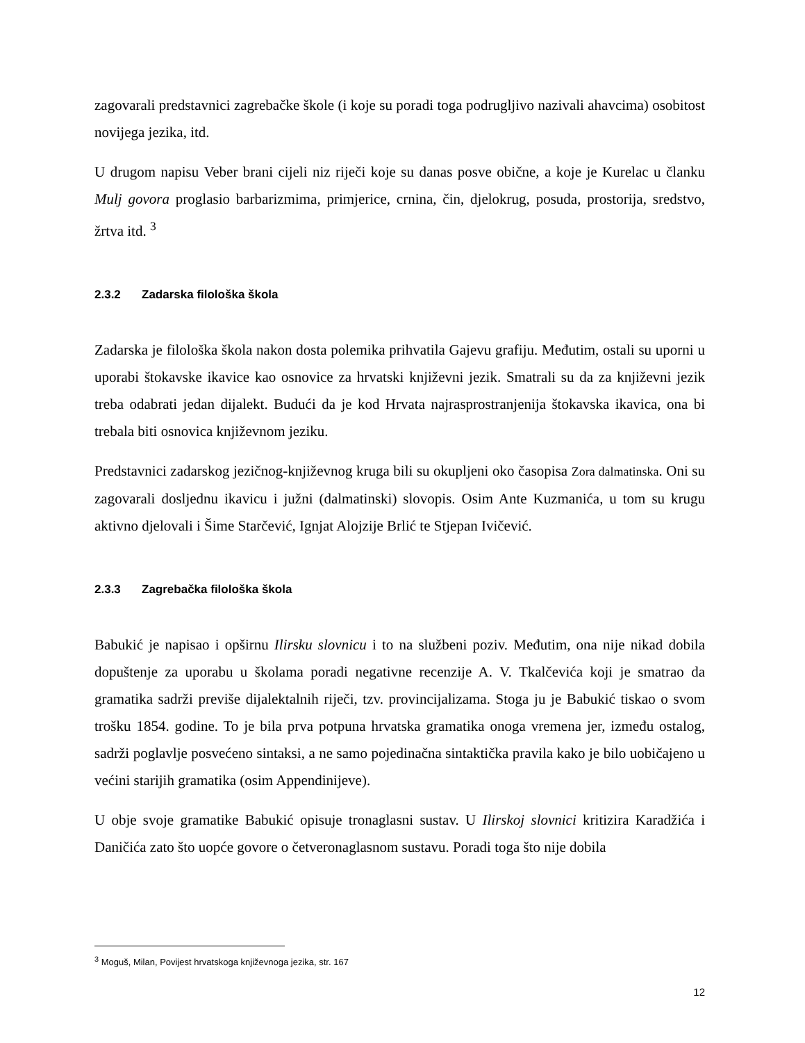zagovarali predstavnici zagrebačke škole (i koje su poradi toga podrugljivo nazivali ahavcima) osobitost novijega jezika, itd.
U drugom napisu Veber brani cijeli niz riječi koje su danas posve obične, a koje je Kurelac u članku Mulj govora proglasio barbarizmima, primjerice, crnina, čin, djelokrug, posuda, prostorija, sredstvo, žrtva itd. <sup>3</sup>
2.3.2 Zadarska filološka škola
Zadarska je filološka škola nakon dosta polemika prihvatila Gajevu grafiju. Međutim, ostali su uporni u uporabi štokavske ikavice kao osnovice za hrvatski književni jezik. Smatrali su da za književni jezik treba odabrati jedan dijalekt. Budući da je kod Hrvata najrasprostranjenija štokavska ikavica, ona bi trebala biti osnovica književnom jeziku.
Predstavnici zadarskog jezičnog-književnog kruga bili su okupljeni oko časopisa Zora dalmatinska. Oni su zagovarali dosljednu ikavicu i južni (dalmatinski) slovopis. Osim Ante Kuzmanića, u tom su krugu aktivno djelovali i Šime Starčević, Ignjat Alojzije Brlić te Stjepan Ivičević.
2.3.3 Zagrebačka filološka škola
Babukić je napisao i opširnu Ilirsku slovnicu i to na službeni poziv. Međutim, ona nije nikad dobila dopuštenje za uporabu u školama poradi negativne recenzije A. V. Tkalčevića koji je smatrao da gramatika sadrži previše dijalektalnih riječi, tzv. provincijalizama. Stoga ju je Babukić tiskao o svom trošku 1854. godine. To je bila prva potpuna hrvatska gramatika onoga vremena jer, između ostalog, sadrži poglavlje posvećeno sintaksi, a ne samo pojedinačna sintaktička pravila kako je bilo uobičajeno u većini starijih gramatika (osim Appendinijeve).
U obje svoje gramatike Babukić opisuje tronaglasni sustav. U Ilirskoj slovnici kritizira Karadžića i Daničića zato što uopće govore o četveronaglasnom sustavu. Poradi toga što nije dobila
<sup>3</sup> Moguš, Milan, Povijest hrvatskoga književnoga jezika, str. 167
12